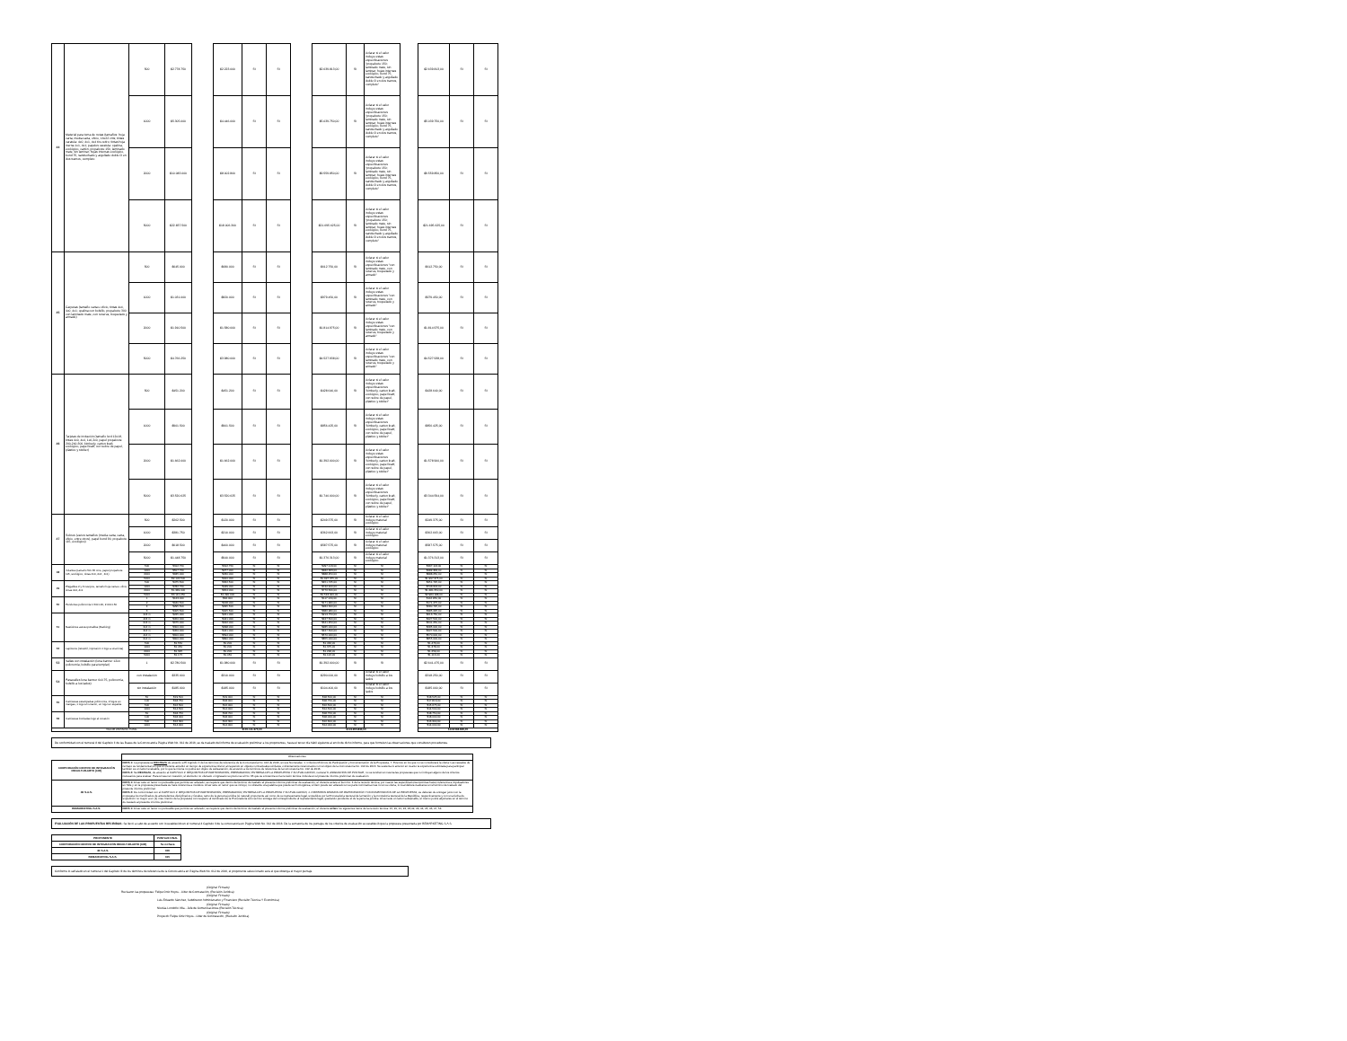| 44 | Material para toma de notas (tamaños: hoja carta, media carta, oficio, 16x22 cms; tintas caratula: 4x0, 4x1, 4x4 tiro-retiro; tintas hoja inerna 1x1, 4x1; papeles caratula: opalina, ecológico, cartón, propalcote 150, laminado mate, sin laminar; hojas internas ecológico, bond 75, sanduchado y argollado doble O en dos tramos, completo | 500 | $2.778.750 | | $2.223.000 | SI | SI | | $2.639.813,00 | SI | Aclarar si el valor incluye estas especificaciones "propalcote 150; laminado mate, sin laminar; hojas internas ecológico, bond 75, sanduchado y argollado doble O en dos tramos, completo" | | $2.639.813,00 | SI | SI |
| | | 1000 | $5.305.000 | | $4.446.000 | SI | SI | | $5.039.750,00 | SI | Aclarar si el valor incluye estas especificaciones "propalcote 150; laminado mate, sin laminar; hojas internas ecológico, bond 75, sanduchado y argollado doble O en dos tramos, completo" | | $5.039.750,00 | SI | SI |
| | | 2000 | $10.083.000 | | $8.002.800 | SI | SI | | $9.559.850,00 | SI | Aclarar si el valor incluye estas especificaciones "propalcote 150; laminado mate, sin laminar; hojas internas ecológico, bond 75, sanduchado y argollado doble O en dos tramos, completo" | | $9.559.850,00 | SI | SI |
| | | 5000 | $22.837.500 | | $18.006.300 | SI | SI | | $21.695.625,00 | SI | Aclarar si el valor incluye estas especificaciones "propalcote 150; laminado mate, sin laminar; hojas internas ecológico, bond 75, sanduchado y argollado doble O en dos tramos, completo" | | $21.695.625,00 | SI | SI |
| 45 | Carpetas (tamaño carta u oficio, tintas 4x4, 4x0, 4x1; opalina con bolsillo, propalcote 300 con laminado mate, con reserva, troquelado y armado) | 500 | $645.000 | | $680.000 | SI | SI | | $612.750,00 | SI | Aclarar si el valor incluye estas especificaciones "con laminado mate, con reserva, troquelado y armado" | | $612.750,00 | SI | SI |
| | | 1000 | $1.031.000 | | $820.000 | SI | SI | | $979.450,00 | SI | Aclarar si el valor incluye estas especificaciones "con laminado mate, con reserva, troquelado y armado" | | $979.450,00 | SI | SI |
| | | 2000 | $1.910.500 | | $1.580.000 | SI | SI | | $1.814.975,00 | SI | Aclarar si el valor incluye estas especificaciones "con laminado mate, con reserva, troquelado y armado" | | $1.814.975,00 | SI | SI |
| | | 5000 | $4.766.250 | | $3.980.000 | SI | SI | | $4.527.938,00 | SI | Aclarar si el valor incluye estas especificaciones "con laminado mate, con reserva, troquelado y armado" | | $4.527.938,00 | SI | SI |
| 46 | Tarjetas de invitación (tamaño lord 12x18, tintas 4x0, 4x4, 1x0,2x0, papel propalcote 200-240-300, kimberly, carton kraft, ecológico, papel kraft; con sobre de papel, plástico y sticker) | 500 | $451.200 | | $451.200 | SI | SI | | $428.640,00 | SI | Aclarar si el valor incluye estas especificaciones "kimberly, carton kraft, ecológico, papel kraft; con sobre de papel, plástico y sticker" | | $428.640,00 | SI | SI |
| | | 1000 | $901.500 | | $901.500 | SI | SI | | $856.425,00 | SI | Aclarar si el valor incluye estas especificaciones "kimberly, carton kraft, ecológico, papel kraft; con sobre de papel, plástico y sticker" | | $856.425,00 | SI | SI |
| | | 2000 | $1.662.000 | | $1.662.000 | SI | SI | | $1.392.000,00 | SI | Aclarar si el valor incluye estas especificaciones "kimberly, carton kraft, ecológico, papel kraft; con sobre de papel, plástico y sticker" | | $1.578.900,00 | SI | SI |
| | | 5000 | $3.520.625 | | $3.520.625 | SI | SI | | $1.740.000,00 | SI | Aclarar si el valor incluye estas especificaciones "kimberly, carton kraft, ecológico, papel kraft; con sobre de papel, plástico y sticker" | | $3.344.594,00 | SI | SI |
| 47 | Sobres (varios tamaños (media carta, carta, oficio, entre otros), papel bond 90, propalcote 115, ecológico) | 500 | $262.500 | | $120.000 | SI | SI | | $249.375,00 | SI | Aclarar si el valor incluye material ecológico | | $249.375,00 | SI | SI |
| | | 1000 | $381.750 | | $210.000 | SI | SI | | $362.663,00 | SI | Aclarar si el valor incluye material ecológico | | $362.663,00 | SI | SI |
| | | 2000 | $618.500 | | $400.000 | SI | SI | | $587.575,00 | SI | Aclarar si el valor incluye material ecológico | | $587.575,00 | SI | SI |
| | | 5000 | $1.448.750 | | $940.000 | SI | SI | | $1.376.313,00 | SI | Aclarar si el valor incluye material ecológico | | $1.376.313,00 | SI | SI |
| 48 | Volantes (tamaño 50x 35 cms, papel propalcote 115, ecológico, tintas 4x0, 4x4 , 4x1) | 500 | $312.750 | | $312.750 | SI | SI | | $297.113,00 | SI | SI | | $297.113,00 | SI | SI |
| | | 1000 | $507.750 | | $277.000 | SI | SI | | $482.363,00 | SI | SI | | $482.363,00 | SI | SI |
| | | 2000 | $935.000 | | $230.000 | SI | SI | | $888.250,00 | SI | SI | | $888.250,00 | SI | SI |
| | | 5000 | $2.102.500 | | $400.000 | SI | SI | | $1.997.375,00 | SI | SI | | $1.997.375,00 | SI | SI |
| 49 | Plegables 2 y 3 cuerpos, tamaño hoja carta u oficio, tintas 4x4, 4x1 | 500 | $475.500 | | $362.500 | SI | SI | | $451.725,00 | SI | SI | | $451.725,00 | SI | SI |
| | | 1000 | $782.750 | | $449.000 | SI | SI | | $742.400,00 | SI | SI | | $743.613,00 | SI | SI |
| | | 2000 | $1.349.000 | | $654.000 | SI | SI | | $776.520,00 | SI | SI | | $1.281.550,00 | SI | SI |
| | | 5000 | $3.141.250 | | $1.290.000 | SI | SI | | $1.543.400,00 | SI | SI | | $2.984.188,00 | SI | SI |
| 50 | Pendones policromía 1.50x1.20, 2.00x1.50 | 1 | $123.000 | | $84.000 | SI | SI | | $117.160,00 | SI | SI | | $116.850,00 | SI | SI |
| | | 2 | $180.500 | | $168.000 | SI | SI | | $171.480,00 | SI | SI | | $171.475,00 | SI | SI |
| | | 4 | $295.500 | | $295.500 | SI | SI | | $284.300,00 | SI | SI | | $280.725,00 | SI | SI |
| | | 6 | $405.500 | | $405.500 | SI | SI | | $386.280,00 | SI | SI | | $385.225,00 | SI | SI |
| 51 | Bastidores autosoportables (Backing) | 2x3 m | $225.000 | | $221.000 | SI | SI | | $213.750,00 | SI | SI | | $213.750,00 | SI | SI |
| | | 4x3 m | $450.000 | | $441.000 | SI | SI | | $427.500,00 | SI | SI | | $427.500,00 | SI | SI |
| | | 6x3 m | $675.000 | | $642.000 | SI | SI | | $641.250,00 | SI | SI | | $641.250,00 | SI | SI |
| | | 2x4 m | $300.000 | | $298.000 | SI | SI | | $285.000,00 | SI | SI | | $285.000,00 | SI | SI |
| | | 3x4 m | $450.000 | | $441.000 | SI | SI | | $427.500,00 | SI | SI | | $427.500,00 | SI | SI |
| | | 4x4 m | $600.000 | | $594.000 | SI | SI | | $570.000,00 | SI | SI | | $570.000,00 | SI | SI |
| | | 6x4 m | $900.000 | | $890.000 | SI | SI | | $855.000,00 | SI | SI | | $855.000,00 | SI | SI |
| 52 | Lapiceros (retráctil, impresión 1 logo a una tinta) | 500 | $1.550 | | $1.200 | SI | SI | | $1.462,00 | SI | SI | | $1.473,00 | SI | SI |
| | | 1000 | $1.450 | | $1.200 | SI | SI | | $1.375,00 | SI | SI | | $1.378,00 | SI | SI |
| | | 2000 | $1.325 | | $1.200 | SI | SI | | $1.218,00 | SI | SI | | $1.259,00 | SI | SI |
| | | 5000 | $1.175 | | $1.050 | SI | SI | | $1.116,00 | SI | SI | | $1.116,00 | SI | SI |
| 53 | Vallas con instalación (lona banner 12x4 policromía, bolsillo para templar) | 1 | $2.780.500 | | $1.980.000 | SI | SI | | $1.392.000,00 | SI | SI | | $2.641.475,00 | SI | SI |
| 54 | Pasacalles lona banner 6x0.75, policromía, bolsillo a los lados) | con instalación | $335.000 | | $310.000 | SI | SI | | $290.000,00 | SI | Aclarar si el valor incluye bolsillo a los lados | | $318.250,00 | SI | SI |
| | | sin instalación | $185.000 | | $185.000 | SI | SI | | $104.400,00 | SI | Aclarar si el valor incluye bolsillo a los lados | | $185.000,00 | SI | SI |
| 55 | Camisetas estampadas policromía, 2 logos en mangas, 1 logo el corazón, un logo en espalda | 50 | $19.500 | | $19.000 | SI | SI | | $18.500,00 | SI | SI | | $18.525,00 | SI | SI |
| | | 100 | $18.750 | | $18.000 | SI | SI | | $18.750,00 | SI | SI | | $17.813,00 | SI | SI |
| | | 500 | $16.500 | | $16.000 | SI | SI | | $16.500,00 | SI | SI | | $15.675,00 | SI | SI |
| | | 1000 | $14.500 | | $14.000 | SI | SI | | $14.500,00 | SI | SI | | $14.500,00 | SI | SI |
| 56 | Camisetas bordadas logo al corazón | 50 | $18.750 | | $18.700 | SI | SI | | $18.750,00 | SI | SI | | $18.750,00 | SI | SI |
| | | 100 | $18.000 | | $18.000 | SI | SI | | $18.000,00 | SI | SI | | $18.000,00 | SI | SI |
| | | 500 | $16.300 | | $16.300 | SI | SI | | $16.300,00 | SI | SI | | $16.300,00 | SI | SI |
| | | 1000 | $14.000 | | $14.000 | SI | SI | | $14.000,00 | SI | SI | | $14.000,00 | SI | SI |
| VALOR UNITARIO TOTAL | | | | | $100.111.375,00 | | | | $113.900.833,00 | | | | $118.538.826,00 | | |
De conformidad con el numeral 8 del Capítulo II de las Bases de la Convocatoria Página Web No. 012 de 2016, se da traslado del informe de evaluación preliminar a los proponentes, hasta el tercer día hábil siguiente al envío de dicho informe, para que formulen las observaciones que consideren procedentes.
| | Observaciones |
| --- | --- |
| CORPORACIÓN CENTRO DE INTEGRACIÓN RECULTUR-ARTE (CIR) | NOTA 1: La propuesta se RECHAZA de acuerdo a El Capítulo II de los términos de referencia de la Convocatoria No. 012 de 2016, en sus Numerales: 1. Criterios Mínimos de Participación y Documentación de la Propuesta, 7. Eventos en los que no se considerará la oferta: Las causales de rechazo se fundamentan en que el oferente acreditó un tiempo de experiencia inferior al requerido en objetos contractuales similares o directamente relacionados con el objeto de la Convocatoria No. 012 de 2016. Se sustenta lo anterior en cuanto la experiencia solicitada para participar también es un factor evaluable, por lo que la misma no podrá ser objeto de subsanación, de acuerdo a los términos de referencia de la convocatoria No. 012 de 2016. NOTA 2: Se RECHAZA , de acuerdo al CAPITULO II. REQUISITOS DE PARTICIPACIÓN, PREPARACIÓN, ENTREGA DE LA PROPUESTA Y SU EVALUACIÓN, numeral 6. ASIGNACIÓN DE PUNTAJE , no se tendrán en cuenta las propuestas que no incluyan alguno de los criterios necesarios para evaluar. Para el caso en cuestión, el elemento no ofertado o ingresado su precio es el No. 35 que se encuentra en la revisión técnica incluida en el presente informe preliminar de evaluación. |
| 4E S.A.S. | NOTA 1: Al ser este un factor no puntuable que permite ser aclarado, se requiere que dentro del término de traslado al presente informe preliminar de evaluación, el oferente aclare el ítem No. 4 de la revisión técnica, por cuanto las especificaciones técnicas hacen referencia a impulsadores en Stile y en la propuesta presentada se hace referencia a modelos. Al ser este un factor que se incluyó, no obstante una palabra que puede ser homogénea, el ítem puede ser aclarado en su parte nominativa más no en su oferta, lo cual deberá realizarse en el término de traslado del presente informe preliminar. NOTA 2: De conformidad con el CAPITULO II. REQUISITOS DE PARTICIPACIÓN, PREPARACIÓN, ENTREGA DE LA PROPUESTA Y SU EVALUACIÓN, 1. CRITERIOS MÍNIMOS DE PARTICIPACIÓN Y DOCUMENTACIÓN DE LA PROPUESTA , se deberán de entregar junto con la propuesta los Certificados de antecedentes disciplinarios y fiscales, tanto de la persona jurídica (si natural) proponente así como de su representante legal, expedidos por la Procuraduría General de la Nación y la Contraloría General de la República, respectivamente y con una fecha de expedición no mayor a un (1) mes. Dentro de la propuesta con respecto al certificado de la Procuraduría solo se hizo entrega del correspondiente al representante legal, quedando pendiente el de la persona jurídica. Al ser este un factor subsanable, el mismo podrá adjuntarse en el término de traslado al presente informe preliminar. |
| BEMARKETING S.A.S. | NOTA 1: Al ser este un factor no puntuable que permite ser aclarado, se requiere que dentro del término de traslado al presente informe preliminar de evaluación, el oferente aclare los siguientes ítems de la revisión técnica: 15, 20, 21, 22, 23,42, 43, 44, 45, 46, 47, 54. |
EVALUACIÓN DE LAS PROPUESTAS RECIBIDAS: Se llevó a cabo de acuerdo con lo establecido en el numeral 4 Capítulo II de la convocatoria en Página Web No. 012 de 2016. De la sumatoria de los puntajes de los criterios de evaluación se estableció que la propuesta presentada por BEMARKETING S.A.S.
| PROPONENTE | PUNTAJE FINAL |
| --- | --- |
| CORPORACIÓN CENTRO DE INTEGRACIÓN RECULTUR-ARTE (CIR) | Se rechaza |
| 4E S.A.S. | 900 |
| BEMARKETING S.A.S. | 915 |
Conforme lo señalado en el numeral 1 del Capítulo III de los términos de referencia de la Convocatoria en Página Web No. 012 de 2016, el proponente seleccionado será el que obtenga el mayor puntaje.
(Original Firmado)
Revisaron las propuestas: Felipe Ortiz Hoyos - Líder de Contratación, (Revisión Jurídica)
(Original Firmado)
Luis Eduardo Sánchez, Subdirector Administrativo y Financiero (Revisión Técnica Y Económica)
(Original Firmado)
Nicolás Londoño Villa - Jefe de Comunicaciones (Revisión Técnica)
(Original Firmado)
Proyectó: Felipe Ortiz Hoyos - Líder de Contratación, (Revisión Jurídica)